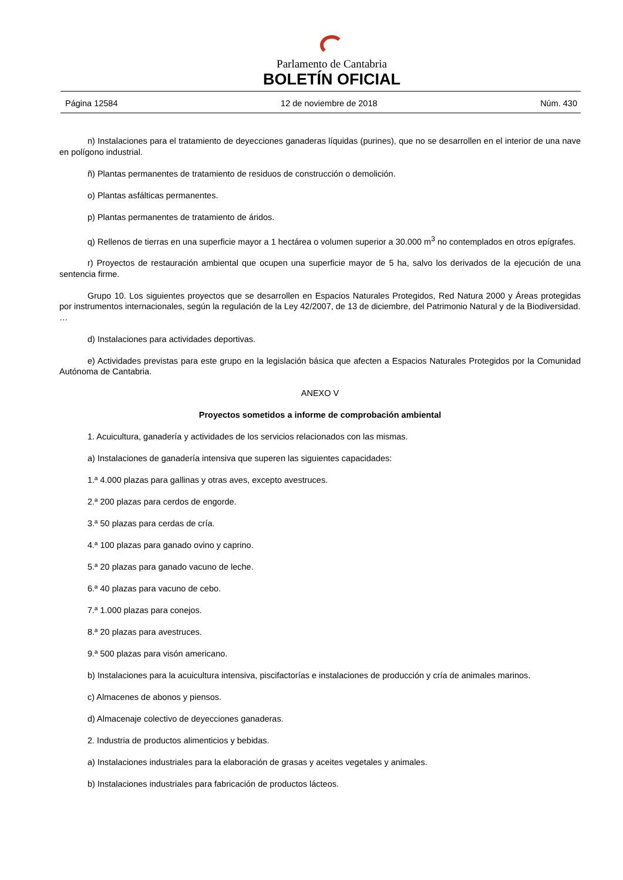Parlamento de Cantabria
BOLETÍN OFICIAL
Página 12584 12 de noviembre de 2018 Núm. 430
n) Instalaciones para el tratamiento de deyecciones ganaderas líquidas (purines), que no se desarrollen en el interior de una nave en polígono industrial.
ñ) Plantas permanentes de tratamiento de residuos de construcción o demolición.
o) Plantas asfálticas permanentes.
p) Plantas permanentes de tratamiento de áridos.
q) Rellenos de tierras en una superficie mayor a 1 hectárea o volumen superior a 30.000 m<sup>3</sup> no contemplados en otros epígrafes.
r) Proyectos de restauración ambiental que ocupen una superficie mayor de 5 ha, salvo los derivados de la ejecución de una sentencia firme.
Grupo 10. Los siguientes proyectos que se desarrollen en Espacios Naturales Protegidos, Red Natura 2000 y Áreas protegidas por instrumentos internacionales, según la regulación de la Ley 42/2007, de 13 de diciembre, del Patrimonio Natural y de la Biodiversidad.
…
d) Instalaciones para actividades deportivas.
e) Actividades previstas para este grupo en la legislación básica que afecten a Espacios Naturales Protegidos por la Comunidad Autónoma de Cantabria.
ANEXO V
Proyectos sometidos a informe de comprobación ambiental
1. Acuicultura, ganadería y actividades de los servicios relacionados con las mismas.
a) Instalaciones de ganadería intensiva que superen las siguientes capacidades:
1.ª 4.000 plazas para gallinas y otras aves, excepto avestruces.
2.ª 200 plazas para cerdos de engorde.
3.ª 50 plazas para cerdas de cría.
4.ª 100 plazas para ganado ovino y caprino.
5.ª 20 plazas para ganado vacuno de leche.
6.ª 40 plazas para vacuno de cebo.
7.ª 1.000 plazas para conejos.
8.ª 20 plazas para avestruces.
9.ª 500 plazas para visón americano.
b) Instalaciones para la acuicultura intensiva, piscifactorías e instalaciones de producción y cría de animales marinos.
c) Almacenes de abonos y piensos.
d) Almacenaje colectivo de deyecciones ganaderas.
2. Industria de productos alimenticios y bebidas.
a) Instalaciones industriales para la elaboración de grasas y aceites vegetales y animales.
b) Instalaciones industriales para fabricación de productos lácteos.